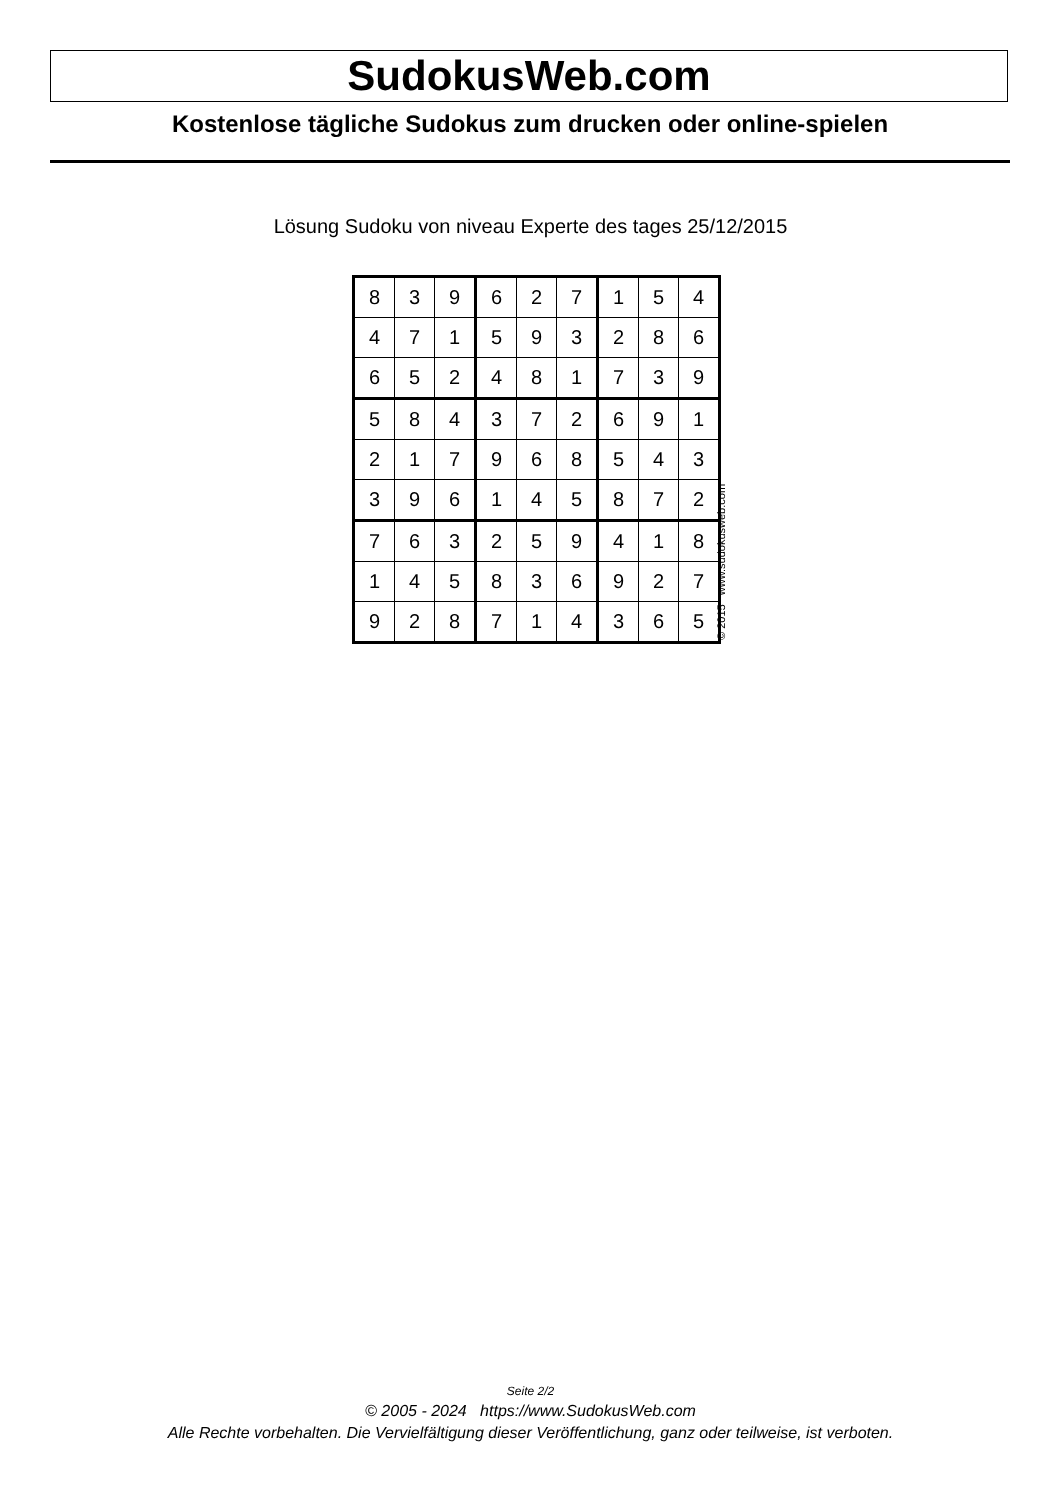SudokusWeb.com
Kostenlose tägliche Sudokus zum drucken oder online-spielen
Lösung Sudoku von niveau Experte des tages 25/12/2015
| 8 | 3 | 9 | 6 | 2 | 7 | 1 | 5 | 4 |
| 4 | 7 | 1 | 5 | 9 | 3 | 2 | 8 | 6 |
| 6 | 5 | 2 | 4 | 8 | 1 | 7 | 3 | 9 |
| 5 | 8 | 4 | 3 | 7 | 2 | 6 | 9 | 1 |
| 2 | 1 | 7 | 9 | 6 | 8 | 5 | 4 | 3 |
| 3 | 9 | 6 | 1 | 4 | 5 | 8 | 7 | 2 |
| 7 | 6 | 3 | 2 | 5 | 9 | 4 | 1 | 8 |
| 1 | 4 | 5 | 8 | 3 | 6 | 9 | 2 | 7 |
| 9 | 2 | 8 | 7 | 1 | 4 | 3 | 6 | 5 |
© 2015 www.sudokusweb.com
Seite 2/2
© 2005 - 2024 https://www.SudokusWeb.com
Alle Rechte vorbehalten. Die Vervielfältigung dieser Veröffentlichung, ganz oder teilweise, ist verboten.